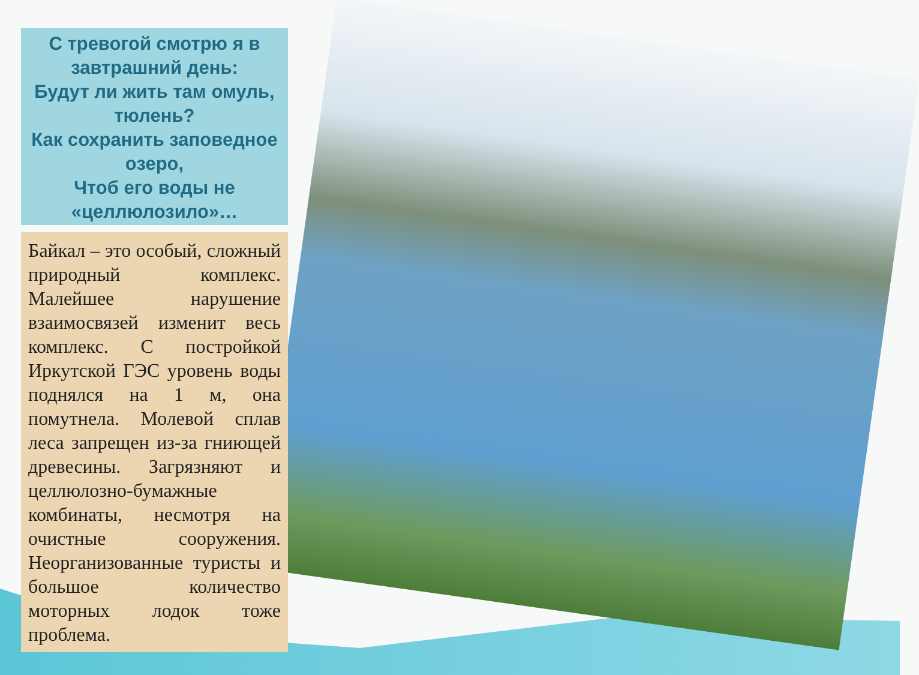С тревогой смотрю я в завтрашний день:
Будут ли жить там омуль, тюлень?
Как сохранить заповедное озеро,
Чтоб его воды не «целлюлозило»…
Байкал – это особый, сложный природный комплекс. Малейшее нарушение взаимосвязей изменит весь комплекс. С постройкой Иркутской ГЭС уровень воды поднялся на 1 м, она помутнела. Молевой сплав леса запрещен из-за гниющей древесины. Загрязняют и целлюлозно-бумажные комбинаты, несмотря на очистные сооружения. Неорганизованные туристы и большое количество моторных лодок тоже проблема.